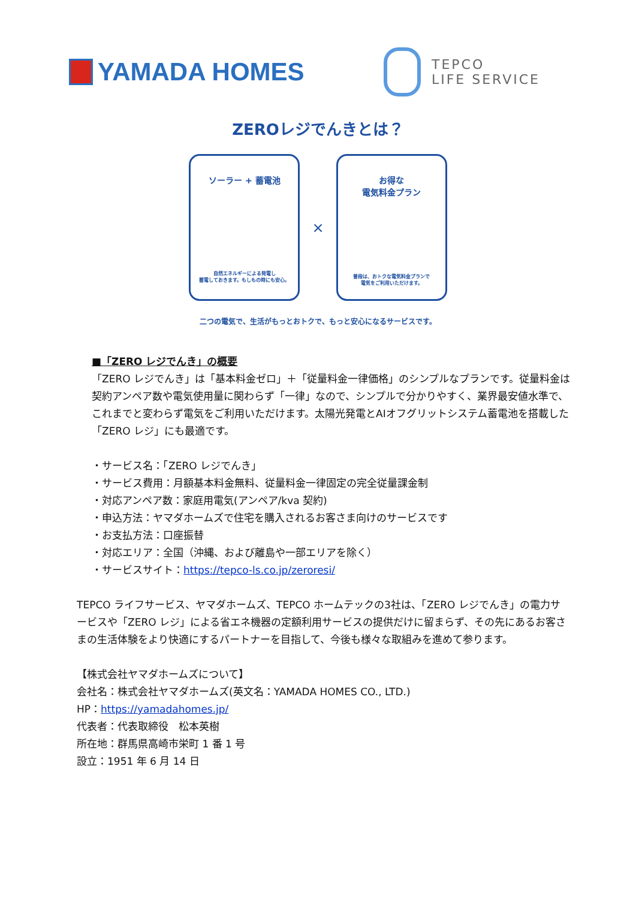YAMADA HOMES
TEPCO
LIFE SERVICE
ZEROレジでんきとは？
ソーラー + 蓄電池
自然エネルギーによる発電し
蓄電しておきます。もしもの時にも安心。
×
お得な
電気料金プラン
普段は、おトクな電気料金プランで
電気をご利用いただけます。
二つの電気で、生活がもっとおトクで、もっと安心になるサービスです。
■「ZERO レジでんき」の概要
「ZERO レジでんき」は「基本料金ゼロ」＋「従量料金一律価格」のシンプルなプランです。従量料金は契約アンペア数や電気使用量に関わらず「一律」なので、シンプルで分かりやすく、業界最安値水準で、これまでと変わらず電気をご利用いただけます。太陽光発電とAIオフグリットシステム蓄電池を搭載した「ZERO レジ」にも最適です。
・サービス名：「ZERO レジでんき」
・サービス費用：月額基本料金無料、従量料金一律固定の完全従量課金制
・対応アンペア数：家庭用電気(アンペア/kva 契約)
・申込方法：ヤマダホームズで住宅を購入されるお客さま向けのサービスです
・お支払方法：口座振替
・対応エリア：全国（沖縄、および離島や一部エリアを除く）
・サービスサイト：https://tepco-ls.co.jp/zeroresi/
TEPCO ライフサービス、ヤマダホームズ、TEPCO ホームテックの3社は、「ZERO レジでんき」の電力サービスや「ZERO レジ」による省エネ機器の定額利用サービスの提供だけに留まらず、その先にあるお客さまの生活体験をより快適にするパートナーを目指して、今後も様々な取組みを進めて参ります。
【株式会社ヤマダホームズについて】
会社名：株式会社ヤマダホームズ(英文名：YAMADA HOMES CO., LTD.)
HP：https://yamadahomes.jp/
代表者：代表取締役　松本英樹
所在地：群馬県高崎市栄町 1 番 1 号
設立：1951 年 6 月 14 日